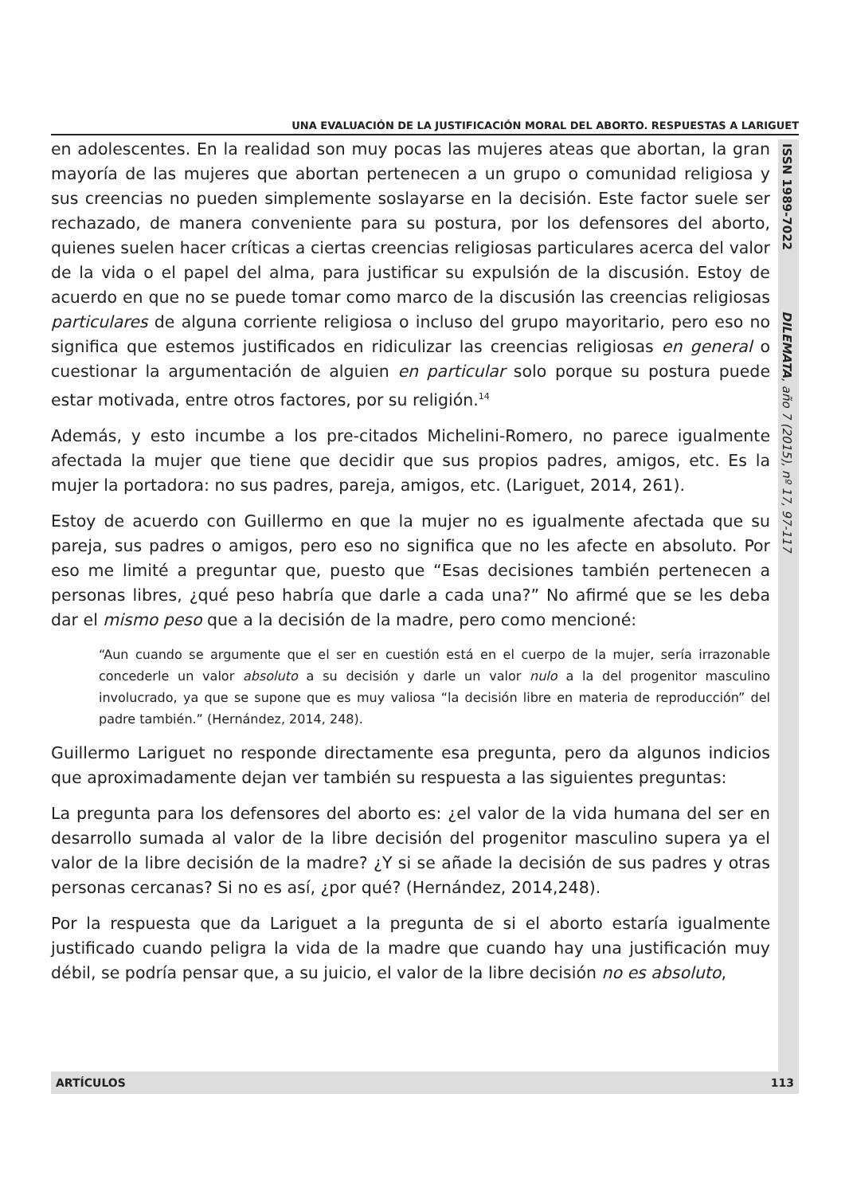UNA EVALUACIÓN DE LA JUSTIFICACIÓN MORAL DEL ABORTO. RESPUESTAS A LARIGUET
ISSN 1989-7022 DILEMATA, año 7 (2015), nº 17, 97-117
en adolescentes. En la realidad son muy pocas las mujeres ateas que abortan, la gran mayoría de las mujeres que abortan pertenecen a un grupo o comunidad religiosa y sus creencias no pueden simplemente soslayarse en la decisión. Este factor suele ser rechazado, de manera conveniente para su postura, por los defensores del aborto, quienes suelen hacer críticas a ciertas creencias religiosas particulares acerca del valor de la vida o el papel del alma, para justificar su expulsión de la discusión. Estoy de acuerdo en que no se puede tomar como marco de la discusión las creencias religiosas particulares de alguna corriente religiosa o incluso del grupo mayoritario, pero eso no significa que estemos justificados en ridiculizar las creencias religiosas en general o cuestionar la argumentación de alguien en particular solo porque su postura puede estar motivada, entre otros factores, por su religión.<sup>14</sup>
Además, y esto incumbe a los pre-citados Michelini-Romero, no parece igualmente afectada la mujer que tiene que decidir que sus propios padres, amigos, etc. Es la mujer la portadora: no sus padres, pareja, amigos, etc. (Lariguet, 2014, 261).
Estoy de acuerdo con Guillermo en que la mujer no es igualmente afectada que su pareja, sus padres o amigos, pero eso no significa que no les afecte en absoluto. Por eso me limité a preguntar que, puesto que “Esas decisiones también pertenecen a personas libres, ¿qué peso habría que darle a cada una?” No afirmé que se les deba dar el mismo peso que a la decisión de la madre, pero como mencioné:
“Aun cuando se argumente que el ser en cuestión está en el cuerpo de la mujer, sería irrazonable concederle un valor absoluto a su decisión y darle un valor nulo a la del progenitor masculino involucrado, ya que se supone que es muy valiosa “la decisión libre en materia de reproducción” del padre también.” (Hernández, 2014, 248).
Guillermo Lariguet no responde directamente esa pregunta, pero da algunos indicios que aproximadamente dejan ver también su respuesta a las siguientes preguntas:
La pregunta para los defensores del aborto es: ¿el valor de la vida humana del ser en desarrollo sumada al valor de la libre decisión del progenitor masculino supera ya el valor de la libre decisión de la madre? ¿Y si se añade la decisión de sus padres y otras personas cercanas? Si no es así, ¿por qué? (Hernández, 2014,248).
Por la respuesta que da Lariguet a la pregunta de si el aborto estaría igualmente justificado cuando peligra la vida de la madre que cuando hay una justificación muy débil, se podría pensar que, a su juicio, el valor de la libre decisión no es absoluto,
ARTÍCULOS 113